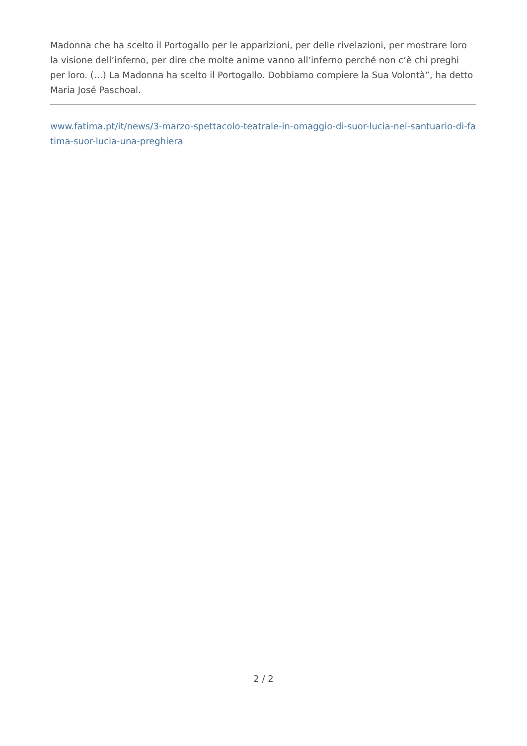Madonna che ha scelto il Portogallo per le apparizioni, per delle rivelazioni, per mostrare loro la visione dell’inferno, per dire che molte anime vanno all’inferno perché non c’è chi preghi per loro. (…) La Madonna ha scelto il Portogallo. Dobbiamo compiere la Sua Volontà”, ha detto Maria José Paschoal.
www.fatima.pt/it/news/3-marzo-spettacolo-teatrale-in-omaggio-di-suor-lucia-nel-santuario-di-fatima-suor-lucia-una-preghiera
2 / 2